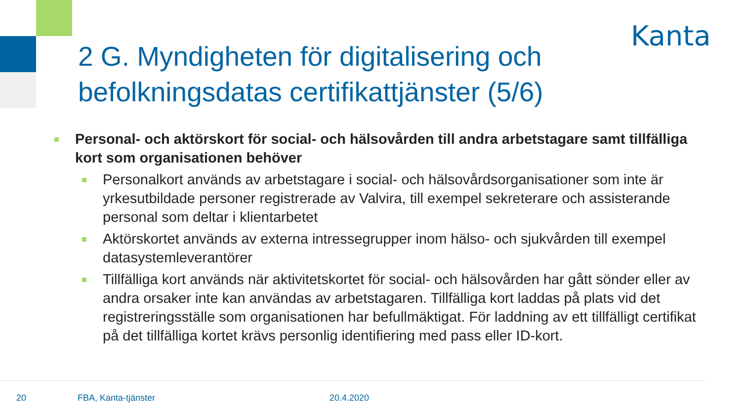Kanta
2 G. Myndigheten för digitalisering och befolkningsdatas certifikattjänster (5/6)
Personal- och aktörskort för social- och hälsovården till andra arbetstagare samt tillfälliga kort som organisationen behöver
Personalkort används av arbetstagare i social- och hälsovårdsorganisationer som inte är yrkesutbildade personer registrerade av Valvira, till exempel sekreterare och assisterande personal som deltar i klientarbetet
Aktörskortet används av externa intressegrupper inom hälso- och sjukvården till exempel datasystemleverantörer
Tillfälliga kort används när aktivitetskortet för social- och hälsovården har gått sönder eller av andra orsaker inte kan användas av arbetstagaren. Tillfälliga kort laddas på plats vid det registreringsställe som organisationen har befullmäktigat. För laddning av ett tillfälligt certifikat på det tillfälliga kortet krävs personlig identifiering med pass eller ID-kort.
20 FBA, Kanta-tjänster 20.4.2020